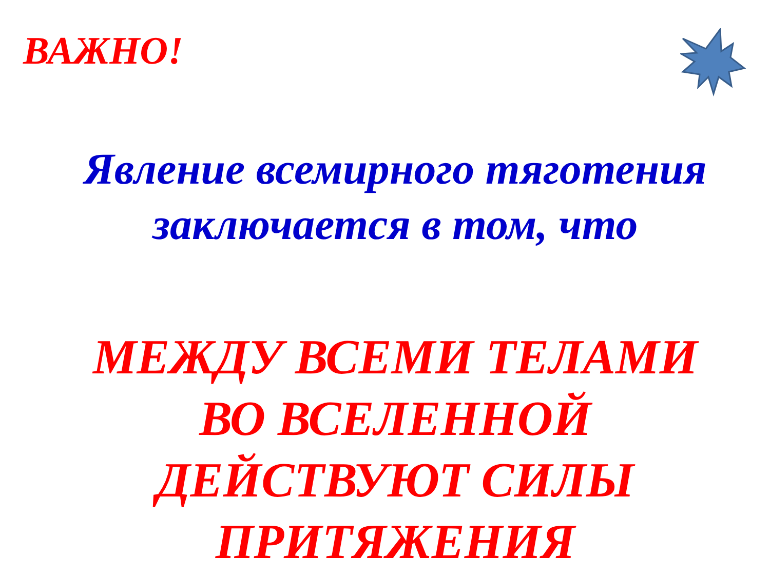ВАЖНО!
Явление всемирного тяготения
заключается в том, что
МЕЖДУ ВСЕМИ ТЕЛАМИ
ВО ВСЕЛЕННОЙ
ДЕЙСТВУЮТ СИЛЫ
ПРИТЯЖЕНИЯ